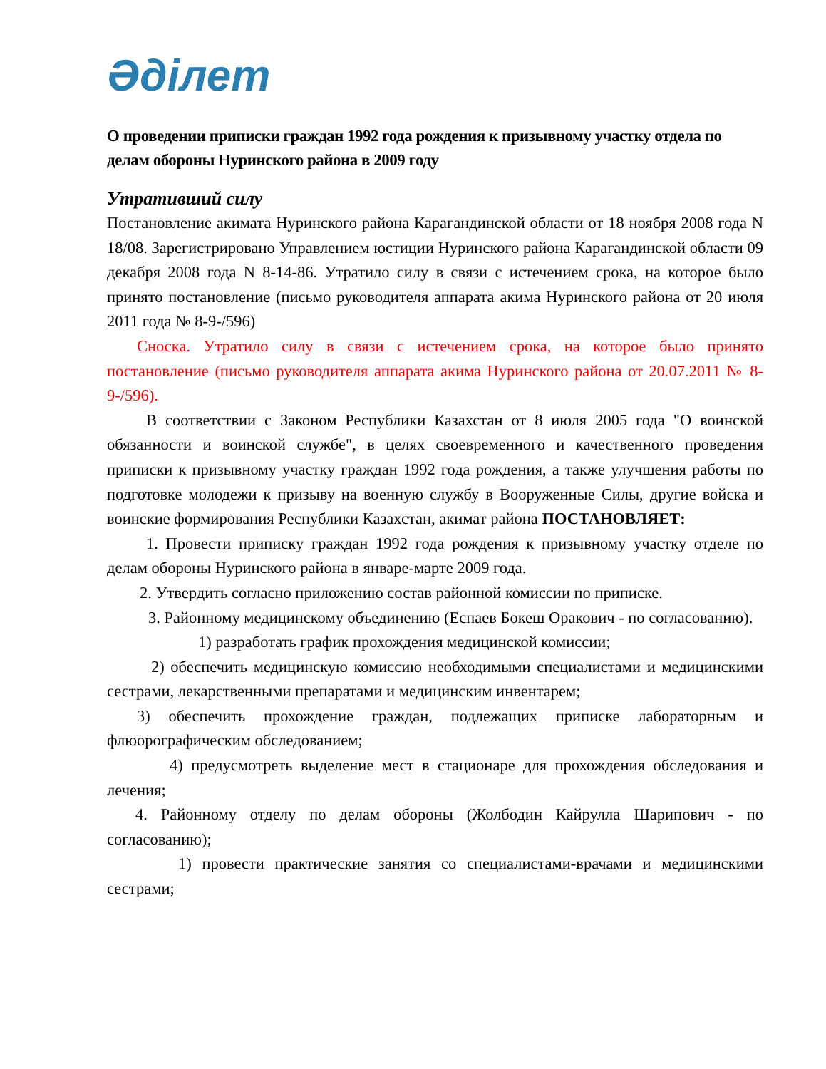Әділет
О проведении приписки граждан 1992 года рождения к призывному участку отдела по делам обороны Нуринского района в 2009 году
Утративший силу
Постановление акимата Нуринского района Карагандинской области от 18 ноября 2008 года N 18/08. Зарегистрировано Управлением юстиции Нуринского района Карагандинской области 09 декабря 2008 года N 8-14-86. Утратило силу в связи с истечением срока, на которое было принято постановление (письмо руководителя аппарата акима Нуринского района от 20 июля 2011 года № 8-9-/596)
Сноска. Утратило силу в связи с истечением срока, на которое было принято постановление (письмо руководителя аппарата акима Нуринского района от 20.07.2011 № 8-9-/596).
В соответствии с Законом Республики Казахстан от 8 июля 2005 года "О воинской обязанности и воинской службе", в целях своевременного и качественного проведения приписки к призывному участку граждан 1992 года рождения, а также улучшения работы по подготовке молодежи к призыву на военную службу в Вооруженные Силы, другие войска и воинские формирования Республики Казахстан, акимат района ПОСТАНОВЛЯЕТ:
1. Провести приписку граждан 1992 года рождения к призывному участку отделе по делам обороны Нуринского района в январе-марте 2009 года.
2. Утвердить согласно приложению состав районной комиссии по приписке.
3. Районному медицинскому объединению (Еспаев Бокеш Оракович - по согласованию).
1) разработать график прохождения медицинской комиссии;
2) обеспечить медицинскую комиссию необходимыми специалистами и медицинскими сестрами, лекарственными препаратами и медицинским инвентарем;
3) обеспечить прохождение граждан, подлежащих приписке лабораторным и флюорографическим обследованием;
4) предусмотреть выделение мест в стационаре для прохождения обследования и лечения;
4. Районному отделу по делам обороны (Жолбодин Кайрулла Шарипович - по согласованию);
1) провести практические занятия со специалистами-врачами и медицинскими сестрами;